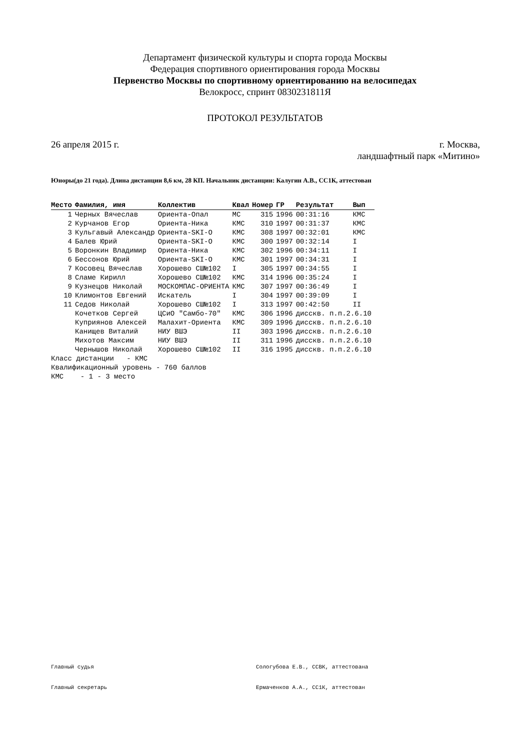Департамент физической культуры и спорта города Москвы
Федерация спортивного ориентирования города Москвы
Первенство Москвы по спортивному ориентированию на велосипедах
Велокросс, спринт 0830231811Я
ПРОТОКОЛ РЕЗУЛЬТАТОВ
26 апреля 2015 г. г. Москва,
ландшафтный парк «Митино»
Юноры(до 21 года). Длина дистанции 8,6 км, 28 КП. Начальник дистанции: Калугин А.В., СС1К, аттестован
| Место | Фамилия, имя | Коллектив | Квал | Номер | ГР | Результат | Вып |
| --- | --- | --- | --- | --- | --- | --- | --- |
| 1 | Черных Вячеслав | Ориента-Опал | МС | 315 | 1996 | 00:31:16 | КМС |
| 2 | Курчанов Егор | Ориента-Ника | КМС | 310 | 1997 | 00:31:37 | КМС |
| 3 | Кульгавый Александр | Ориента-SKI-O | КМС | 308 | 1997 | 00:32:01 | КМС |
| 4 | Балев Юрий | Ориента-SKI-O | КМС | 300 | 1997 | 00:32:14 | I |
| 5 | Воронкин Владимир | Ориента-Ника | КМС | 302 | 1996 | 00:34:11 | I |
| 6 | Бессонов Юрий | Ориента-SKI-O | КМС | 301 | 1997 | 00:34:31 | I |
| 7 | Косовец Вячеслав | Хорошево СШ№102 | I | 305 | 1997 | 00:34:55 | I |
| 8 | Сламе Кирилл | Хорошево СШ№102 | КМС | 314 | 1996 | 00:35:24 | I |
| 9 | Кузнецов Николай | МОСКОМПАС-ОРИЕНТА | КМС | 307 | 1997 | 00:36:49 | I |
| 10 | Климонтов Евгений | Искатель | I | 304 | 1997 | 00:39:09 | I |
| 11 | Седов Николай | Хорошево СШ№102 | I | 313 | 1997 | 00:42:50 | II |
| | Кочетков Сергей | ЦСиО "Самбо-70" | КМС | 306 | 1996 | дисскв. п.п.2.6.10 | |
| | Куприянов Алексей | Малахит-Ориента | КМС | 309 | 1996 | дисскв. п.п.2.6.10 | |
| | Канищев Виталий | НИУ ВШЭ | II | 303 | 1996 | дисскв. п.п.2.6.10 | |
| | Михотов Максим | НИУ ВШЭ | II | 311 | 1996 | дисскв. п.п.2.6.10 | |
| | Чернышов Николай | Хорошево СШ№102 | II | 316 | 1995 | дисскв. п.п.2.6.10 | |
Класс дистанции - КМС Квалификационный уровень - 760 баллов КМС - 1 - 3 место
Главный судья Сологубова Е.В., ССВК, аттестована
Главный секретарь Ермаченков А.А., СС1К, аттестован